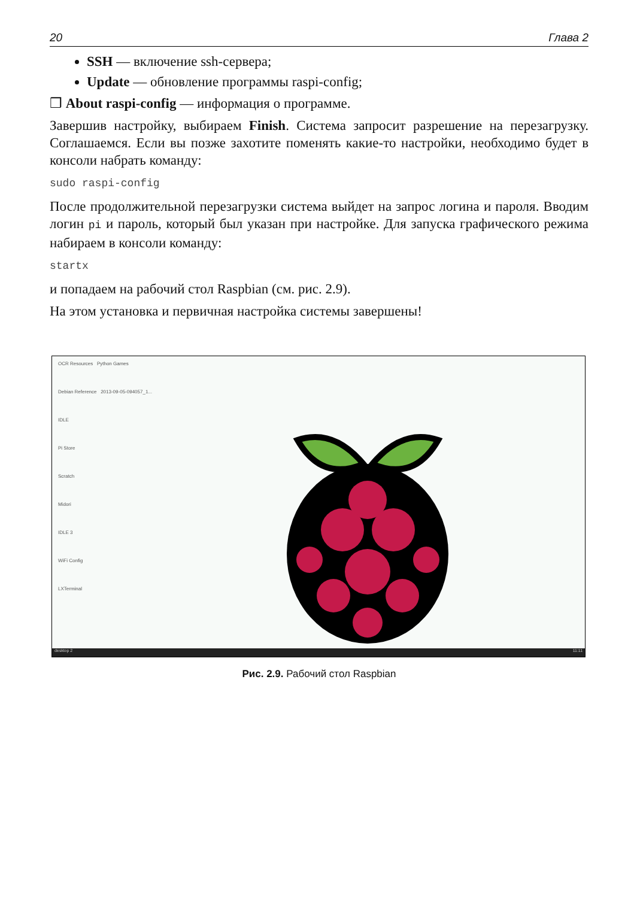20 Глава 2
SSH — включение ssh-сервера;
Update — обновление программы raspi-config;
❒ About raspi-config — информация о программе.
Завершив настройку, выбираем Finish. Система запросит разрешение на переза­грузку. Соглашаемся. Если вы позже захотите поменять какие-то настройки, необ­ходимо будет в консоли набрать команду:
sudo raspi-config
После продолжительной перезагрузки система выйдет на запрос логина и пароля. Вводим логин pi и пароль, который был указан при настройке. Для запуска гра­фического режима набираем в консоли команду:
startx
и попадаем на рабочий стол Raspbian (см. рис. 2.9).
На этом установка и первичная настройка системы завершены!
OCR Resources Python Games
Debian Reference 2013-09-05-094057_1...
IDLE
Pi Store
Scratch
Midori
IDLE 3
WiFi Config
LXTerminal
desktop 2 11:11
Рис. 2.9. Рабочий стол Raspbian